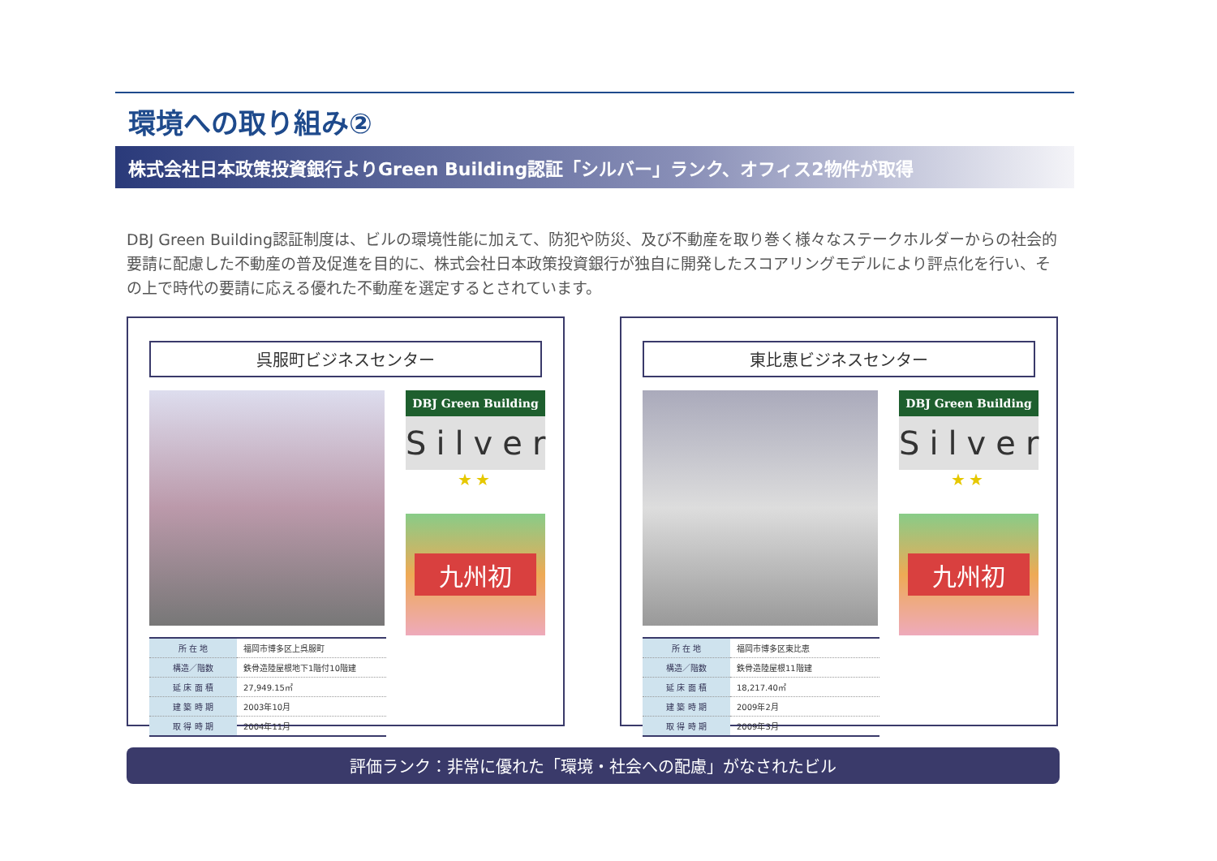環境への取り組み②
株式会社日本政策投資銀行よりGreen Building認証「シルバー」ランク、オフィス2物件が取得
DBJ Green Building認証制度は、ビルの環境性能に加えて、防犯や防災、及び不動産を取り巻く様々なステークホルダーからの社会的要請に配慮した不動産の普及促進を目的に、株式会社日本政策投資銀行が独自に開発したスコアリングモデルにより評点化を行い、その上で時代の要請に応える優れた不動産を選定するとされています。
呉服町ビジネスセンター
| 所 在 地 | 福岡市博多区上呉服町 |
| 構造／階数 | 鉄骨造陸屋根地下1階付10階建 |
| 延 床 面 積 | 27,949.15㎡ |
| 建 築 時 期 | 2003年10月 |
| 取 得 時 期 | 2004年11月 |
DBJ Green Building
Silver
★★
九州初
東比恵ビジネスセンター
| 所 在 地 | 福岡市博多区東比恵 |
| 構造／階数 | 鉄骨造陸屋根11階建 |
| 延 床 面 積 | 18,217.40㎡ |
| 建 築 時 期 | 2009年2月 |
| 取 得 時 期 | 2009年3月 |
DBJ Green Building
Silver
★★
九州初
評価ランク：非常に優れた「環境・社会への配慮」がなされたビル